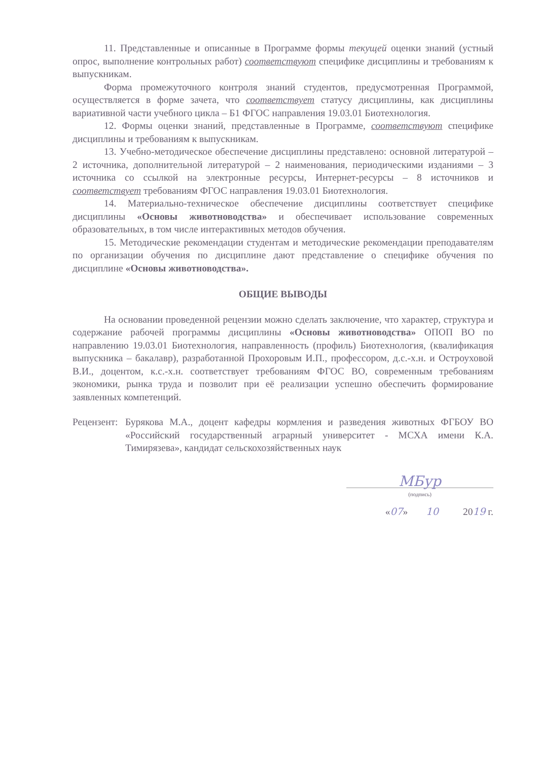11. Представленные и описанные в Программе формы текущей оценки знаний (устный опрос, выполнение контрольных работ) соответствуют специфике дисциплины и требованиям к выпускникам.
Форма промежуточного контроля знаний студентов, предусмотренная Программой, осуществляется в форме зачета, что соответствует статусу дисциплины, как дисциплины вариативной части учебного цикла – Б1 ФГОС направления 19.03.01 Биотехнология.
12. Формы оценки знаний, представленные в Программе, соответствуют специфике дисциплины и требованиям к выпускникам.
13. Учебно-методическое обеспечение дисциплины представлено: основной литературой – 2 источника, дополнительной литературой – 2 наименования, периодическими изданиями – 3 источника со ссылкой на электронные ресурсы, Интернет-ресурсы – 8 источников и соответствует требованиям ФГОС направления 19.03.01 Биотехнология.
14. Материально-техническое обеспечение дисциплины соответствует специфике дисциплины «Основы животноводства» и обеспечивает использование современных образовательных, в том числе интерактивных методов обучения.
15. Методические рекомендации студентам и методические рекомендации преподавателям по организации обучения по дисциплине дают представление о специфике обучения по дисциплине «Основы животноводства».
ОБЩИЕ ВЫВОДЫ
На основании проведенной рецензии можно сделать заключение, что характер, структура и содержание рабочей программы дисциплины «Основы животноводства» ОПОП ВО по направлению 19.03.01 Биотехнология, направленность (профиль) Биотехнология, (квалификация выпускника – бакалавр), разработанной Прохоровым И.П., профессором, д.с.-х.н. и Остроуховой В.И., доцентом, к.с.-х.н. соответствует требованиям ФГОС ВО, современным требованиям экономики, рынка труда и позволит при её реализации успешно обеспечить формирование заявленных компетенций.
Рецензент:
Бурякова М.А., доцент кафедры кормления и разведения животных ФГБОУ ВО «Российский государственный аграрный университет - МСХА имени К.А. Тимирязева», кандидат сельскохозяйственных наук
МБур
(подпись)
«07» 10 2019 г.